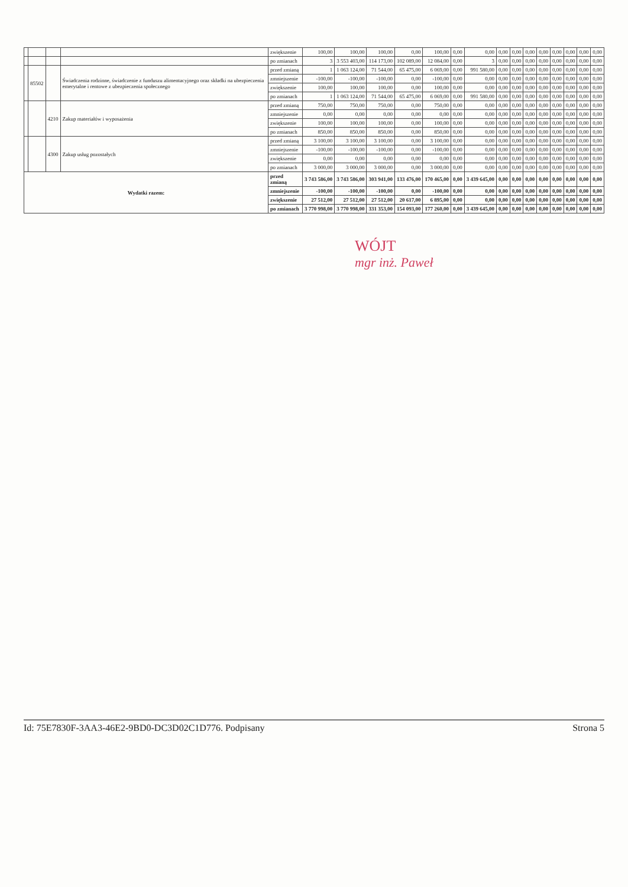| | | | | zwiększenie | 100,00 | 100,00 | 100,00 | 0,00 | 100,00 | 0,00 | 0,00 | 0,00 | 0,00 | 0,00 | 0,00 | 0,00 | 0,00 | 0,00 | 0,00 |
| | | | | po zmianach | 3 | 3 553 403,00 | 114 173,00 | 102 089,00 | 12 084,00 | 0,00 | 3 | 0,00 | 0,00 | 0,00 | 0,00 | 0,00 | 0,00 | 0,00 | 0,00 |
| | 85502 | | Świadczenia rodzinne, świadczenie z funduszu alimentacyjnego oraz składki na ubezpieczenia emerytalne i rentowe z ubezpieczenia społecznego | przed zmianą | 1 | 1 063 124,00 | 71 544,00 | 65 475,00 | 6 069,00 | 0,00 | 991 580,00 | 0,00 | 0,00 | 0,00 | 0,00 | 0,00 | 0,00 | 0,00 | 0,00 |
| | | | | zmniejszenie | -100,00 | -100,00 | -100,00 | 0,00 | -100,00 | 0,00 | 0,00 | 0,00 | 0,00 | 0,00 | 0,00 | 0,00 | 0,00 | 0,00 | 0,00 |
| | | | | zwiększenie | 100,00 | 100,00 | 100,00 | 0,00 | 100,00 | 0,00 | 0,00 | 0,00 | 0,00 | 0,00 | 0,00 | 0,00 | 0,00 | 0,00 | 0,00 |
| | | | | po zmianach | 1 | 1 063 124,00 | 71 544,00 | 65 475,00 | 6 069,00 | 0,00 | 991 580,00 | 0,00 | 0,00 | 0,00 | 0,00 | 0,00 | 0,00 | 0,00 | 0,00 |
| | | 4210 | Zakup materiałów i wyposażenia | przed zmianą | 750,00 | 750,00 | 750,00 | 0,00 | 750,00 | 0,00 | 0,00 | 0,00 | 0,00 | 0,00 | 0,00 | 0,00 | 0,00 | 0,00 | 0,00 |
| | | | | zmniejszenie | 0,00 | 0,00 | 0,00 | 0,00 | 0,00 | 0,00 | 0,00 | 0,00 | 0,00 | 0,00 | 0,00 | 0,00 | 0,00 | 0,00 | 0,00 |
| | | | | zwiększenie | 100,00 | 100,00 | 100,00 | 0,00 | 100,00 | 0,00 | 0,00 | 0,00 | 0,00 | 0,00 | 0,00 | 0,00 | 0,00 | 0,00 | 0,00 |
| | | | | po zmianach | 850,00 | 850,00 | 850,00 | 0,00 | 850,00 | 0,00 | 0,00 | 0,00 | 0,00 | 0,00 | 0,00 | 0,00 | 0,00 | 0,00 | 0,00 |
| | | 4300 | Zakup usług pozostałych | przed zmianą | 3 100,00 | 3 100,00 | 3 100,00 | 0,00 | 3 100,00 | 0,00 | 0,00 | 0,00 | 0,00 | 0,00 | 0,00 | 0,00 | 0,00 | 0,00 | 0,00 |
| | | | | zmniejszenie | -100,00 | -100,00 | -100,00 | 0,00 | -100,00 | 0,00 | 0,00 | 0,00 | 0,00 | 0,00 | 0,00 | 0,00 | 0,00 | 0,00 | 0,00 |
| | | | | zwiększenie | 0,00 | 0,00 | 0,00 | 0,00 | 0,00 | 0,00 | 0,00 | 0,00 | 0,00 | 0,00 | 0,00 | 0,00 | 0,00 | 0,00 | 0,00 |
| | | | | po zmianach | 3 000,00 | 3 000,00 | 3 000,00 | 0,00 | 3 000,00 | 0,00 | 0,00 | 0,00 | 0,00 | 0,00 | 0,00 | 0,00 | 0,00 | 0,00 | 0,00 |
| Wydatki razem: | | | | przed zmianą | 3 743 586,00 | 3 743 586,00 | 303 941,00 | 133 476,00 | 170 465,00 | 0,00 | 3 439 645,00 | 0,00 | 0,00 | 0,00 | 0,00 | 0,00 | 0,00 | 0,00 | 0,00 |
| | | | | zmniejszenie | -100,00 | -100,00 | -100,00 | 0,00 | -100,00 | 0,00 | 0,00 | 0,00 | 0,00 | 0,00 | 0,00 | 0,00 | 0,00 | 0,00 | 0,00 |
| | | | | zwiększenie | 27 512,00 | 27 512,00 | 27 512,00 | 20 617,00 | 6 895,00 | 0,00 | 0,00 | 0,00 | 0,00 | 0,00 | 0,00 | 0,00 | 0,00 | 0,00 | 0,00 |
| | | | | po zmianach | 3 770 998,00 | 3 770 998,00 | 331 353,00 | 154 093,00 | 177 260,00 | 0,00 | 3 439 645,00 | 0,00 | 0,00 | 0,00 | 0,00 | 0,00 | 0,00 | 0,00 | 0,00 |
WÓJT
mgr inż. Paweł
Id: 75E7830F-3AA3-46E2-9BD0-DC3D02C1D776. Podpisany Strona 5